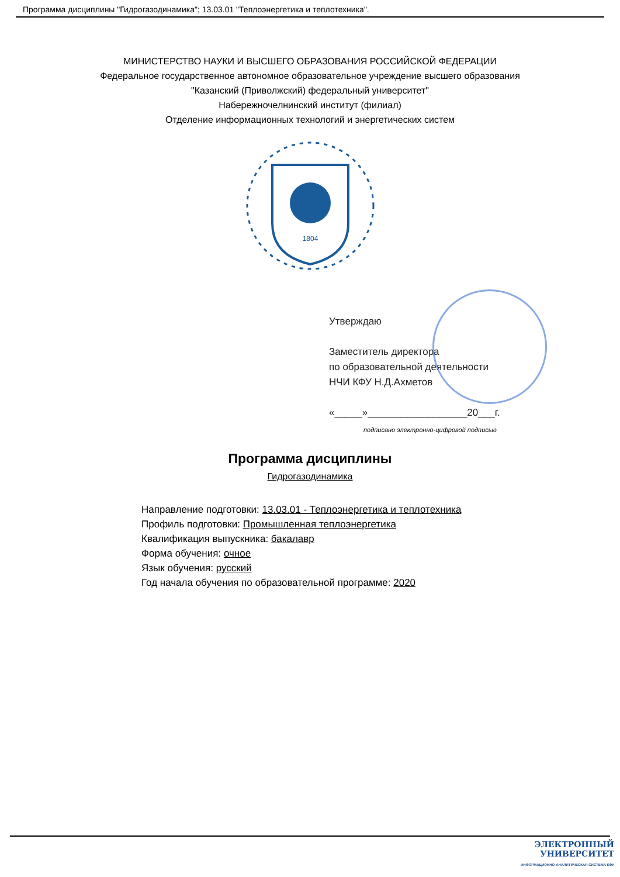Программа дисциплины "Гидрогазодинамика"; 13.03.01 "Теплоэнергетика и теплотехника".
МИНИСТЕРСТВО НАУКИ И ВЫСШЕГО ОБРАЗОВАНИЯ РОССИЙСКОЙ ФЕДЕРАЦИИ
Федеральное государственное автономное образовательное учреждение высшего образования
"Казанский (Приволжский) федеральный университет"
Набережночелнинский институт (филиал)
Отделение информационных технологий и энергетических систем
1804
Утверждаю
Заместитель директора
по образовательной деятельности
НЧИ КФУ Н.Д.Ахметов
«_____»__________________20___г.
подписано электронно-цифровой подписью
Программа дисциплины
Гидрогазодинамика
Направление подготовки: 13.03.01 - Теплоэнергетика и теплотехника
Профиль подготовки: Промышленная теплоэнергетика
Квалификация выпускника: бакалавр
Форма обучения: очное
Язык обучения: русский
Год начала обучения по образовательной программе: 2020
ЭЛЕКТРОННЫЙ
УНИВЕРСИТЕТ
ИНФОРМАЦИОННО-АНАЛИТИЧЕСКАЯ СИСТЕМА КФУ